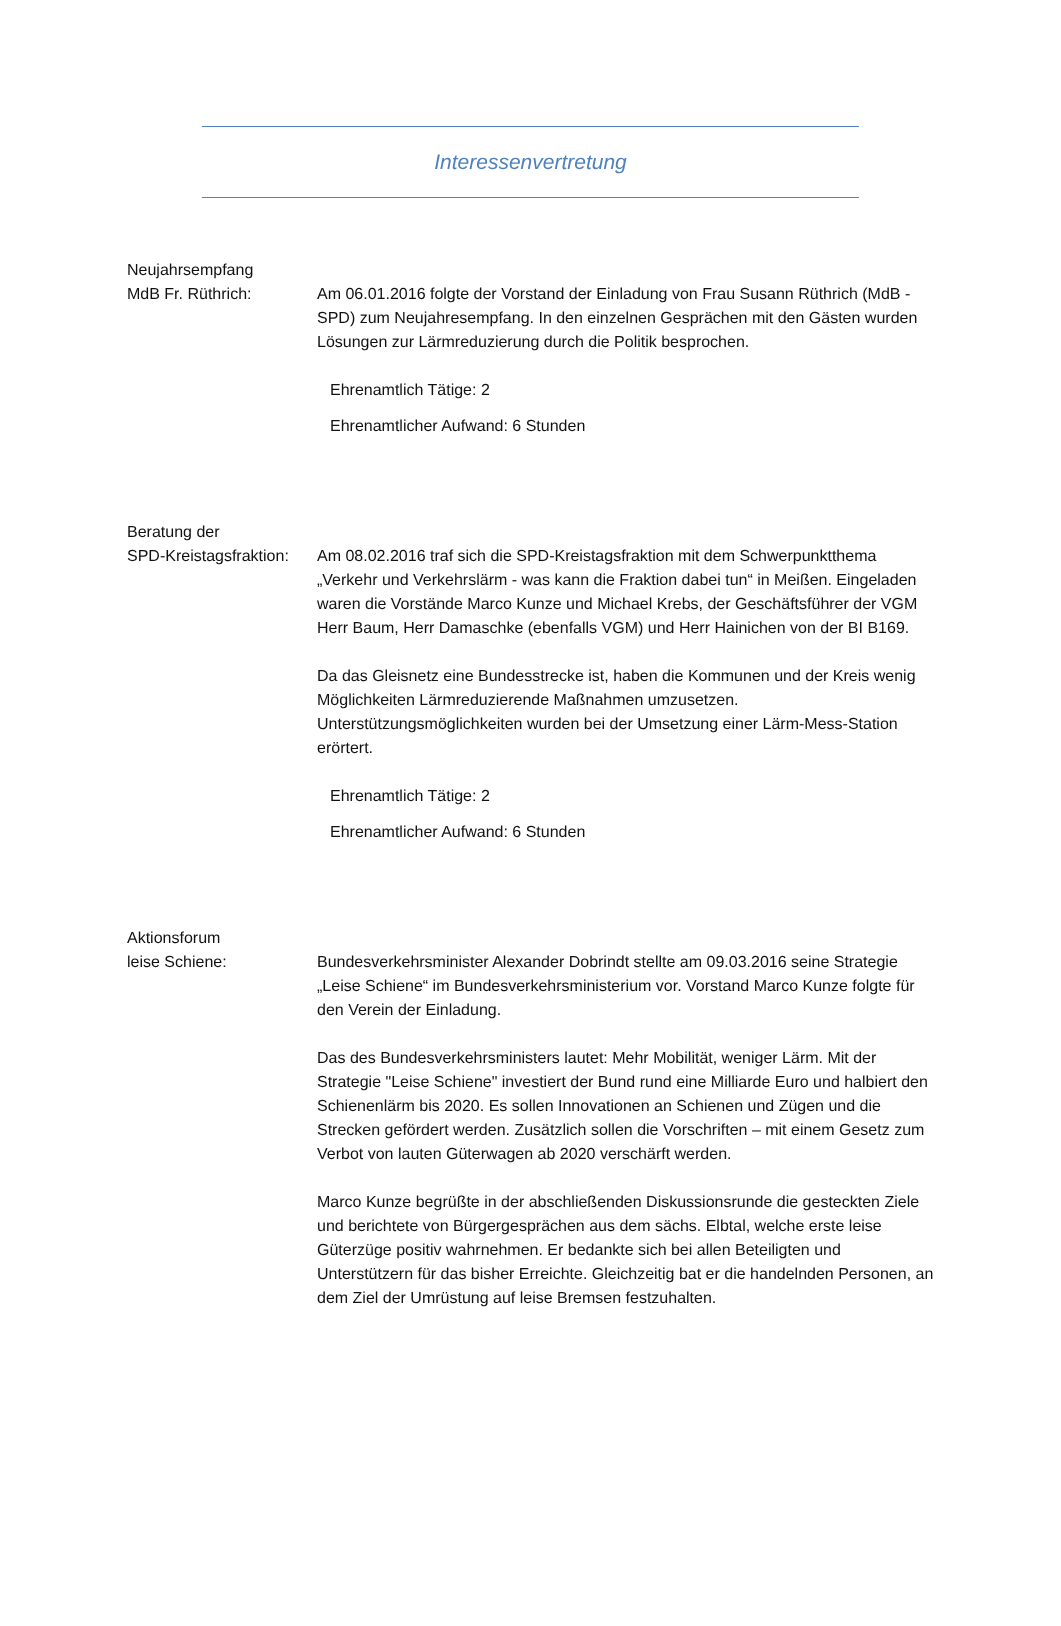Interessenvertretung
Neujahrsempfang
MdB Fr. Rüthrich:
Am 06.01.2016 folgte der Vorstand der Einladung von Frau Susann Rüthrich (MdB - SPD) zum Neujahresempfang. In den einzelnen Gesprächen mit den Gästen wurden Lösungen zur Lärmreduzierung durch die Politik besprochen.
Ehrenamtlich Tätige: 2
Ehrenamtlicher Aufwand: 6 Stunden
Beratung der
SPD-Kreistagsfraktion:
Am 08.02.2016 traf sich die SPD-Kreistagsfraktion mit dem Schwerpunktthema „Verkehr und Verkehrslärm - was kann die Fraktion dabei tun“ in Meißen. Eingeladen waren die Vorstände Marco Kunze und Michael Krebs, der Geschäftsführer der VGM Herr Baum, Herr Damaschke (ebenfalls VGM) und Herr Hainichen von der BI B169.
Da das Gleisnetz eine Bundesstrecke ist, haben die Kommunen und der Kreis wenig Möglichkeiten Lärmreduzierende Maßnahmen umzusetzen. Unterstützungsmöglichkeiten wurden bei der Umsetzung einer Lärm-Mess-Station erörtert.
Ehrenamtlich Tätige: 2
Ehrenamtlicher Aufwand: 6 Stunden
Aktionsforum
leise Schiene:
Bundesverkehrsminister Alexander Dobrindt stellte am 09.03.2016 seine Strategie „Leise Schiene“ im Bundesverkehrsministerium vor. Vorstand Marco Kunze folgte für den Verein der Einladung.
Das des Bundesverkehrsministers lautet: Mehr Mobilität, weniger Lärm. Mit der Strategie "Leise Schiene" investiert der Bund rund eine Milliarde Euro und halbiert den Schienenlärm bis 2020. Es sollen Innovationen an Schienen und Zügen und die Strecken gefördert werden. Zusätzlich sollen die Vorschriften – mit einem Gesetz zum Verbot von lauten Güterwagen ab 2020 verschärft werden.
Marco Kunze begrüßte in der abschließenden Diskussionsrunde die gesteckten Ziele und berichtete von Bürgergesprächen aus dem sächs. Elbtal, welche erste leise Güterzüge positiv wahrnehmen. Er bedankte sich bei allen Beteiligten und Unterstützern für das bisher Erreichte. Gleichzeitig bat er die handelnden Personen, an dem Ziel der Umrüstung auf leise Bremsen festzuhalten.